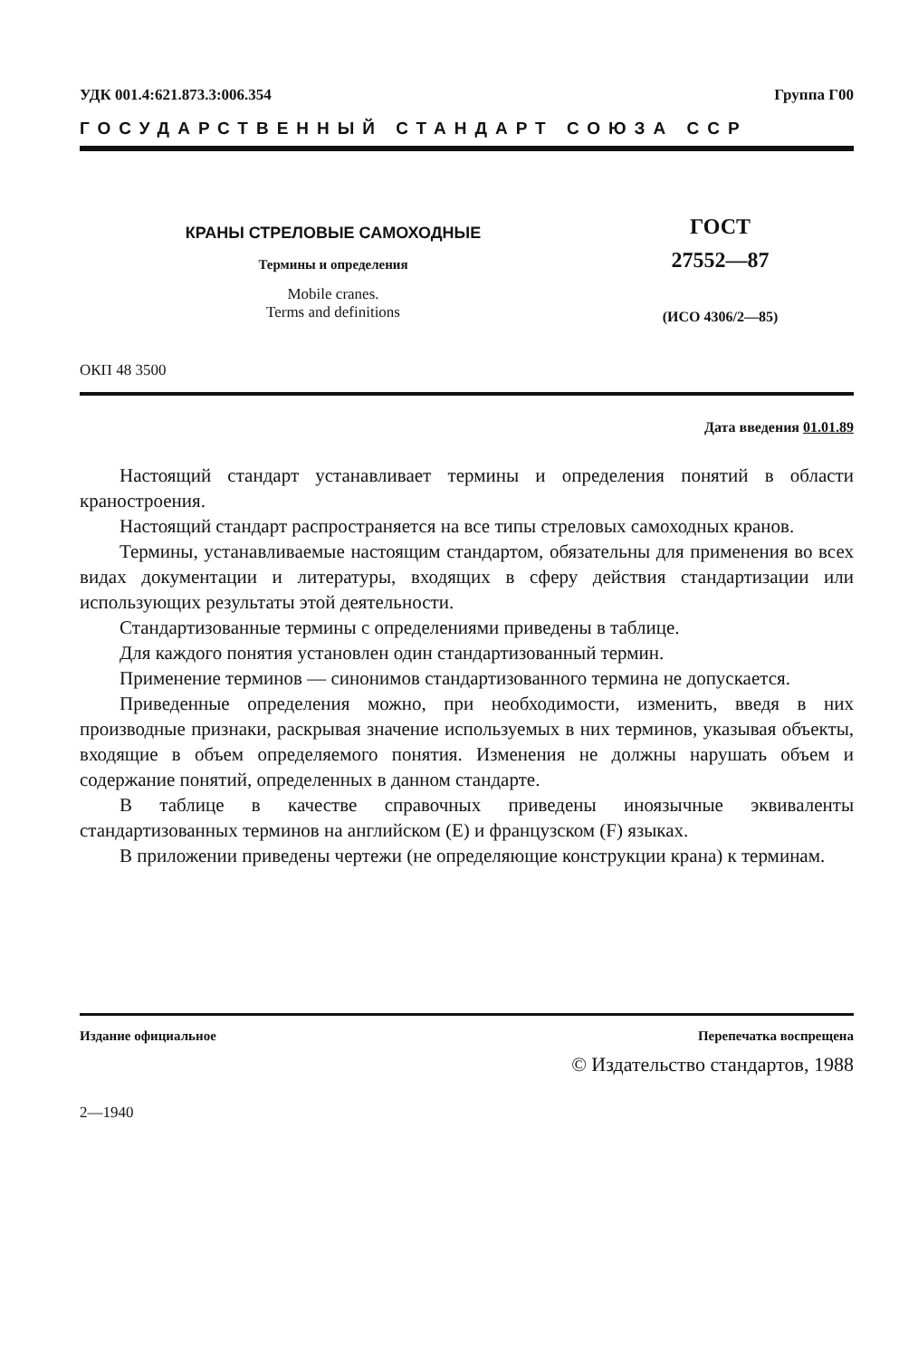УДК 001.4:621.873.3:006.354 Группа Г00
ГОСУДАРСТВЕННЫЙ СТАНДАРТ СОЮЗА ССР
КРАНЫ СТРЕЛОВЫЕ САМОХОДНЫЕ
Термины и определения
Mobile cranes.
Terms and definitions
ГОСТ
27552—87
(ИСО 4306/2—85)
ОКП 48 3500
Дата введения 01.01.89
Настоящий стандарт устанавливает термины и определения понятий в области краностроения.
Настоящий стандарт распространяется на все типы стреловых самоходных кранов.
Термины, устанавливаемые настоящим стандартом, обязательны для применения во всех видах документации и литературы, входящих в сферу действия стандартизации или использующих результаты этой деятельности.
Стандартизованные термины с определениями приведены в таблице.
Для каждого понятия установлен один стандартизованный термин.
Применение терминов — синонимов стандартизованного термина не допускается.
Приведенные определения можно, при необходимости, изменить, введя в них производные признаки, раскрывая значение используемых в них терминов, указывая объекты, входящие в объем определяемого понятия. Изменения не должны нарушать объем и содержание понятий, определенных в данном стандарте.
В таблице в качестве справочных приведены иноязычные эквиваленты стандартизованных терминов на английском (Е) и французском (F) языках.
В приложении приведены чертежи (не определяющие конструкции крана) к терминам.
Издание официальное Перепечатка воспрещена
© Издательство стандартов, 1988
2—1940